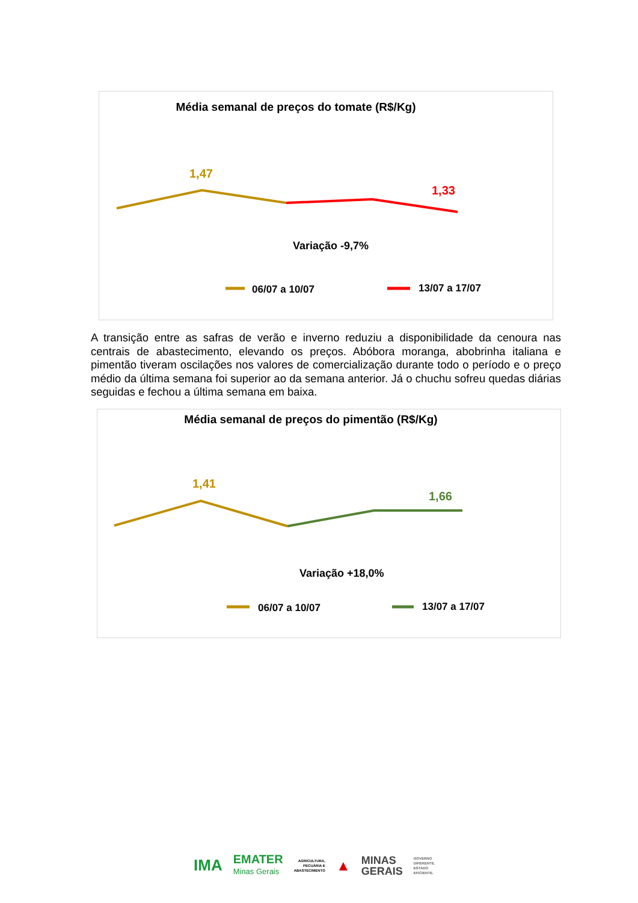Média semanal de preços do tomate (R$/Kg)
1,47
1,33
Variação -9,7%
06/07 a 10/07
13/07 a 17/07
A transição entre as safras de verão e inverno reduziu a disponibilidade da cenoura nas centrais de abastecimento, elevando os preços. Abóbora moranga, abobrinha italiana e pimentão tiveram oscilações nos valores de comercialização durante todo o período e o preço médio da última semana foi superior ao da semana anterior. Já o chuchu sofreu quedas diárias seguidas e fechou a última semana em baixa.
Média semanal de preços do pimentão (R$/Kg)
1,41
1,66
Variação +18,0%
06/07 a 10/07
13/07 a 17/07
IMA EMATER
Minas Gerais AGRICULTURA,
PECUÁRIA E
ABASTECIMENTO ▲ MINAS
GERAIS GOVERNO
DIFERENTE.
ESTADO
EFICIENTE.